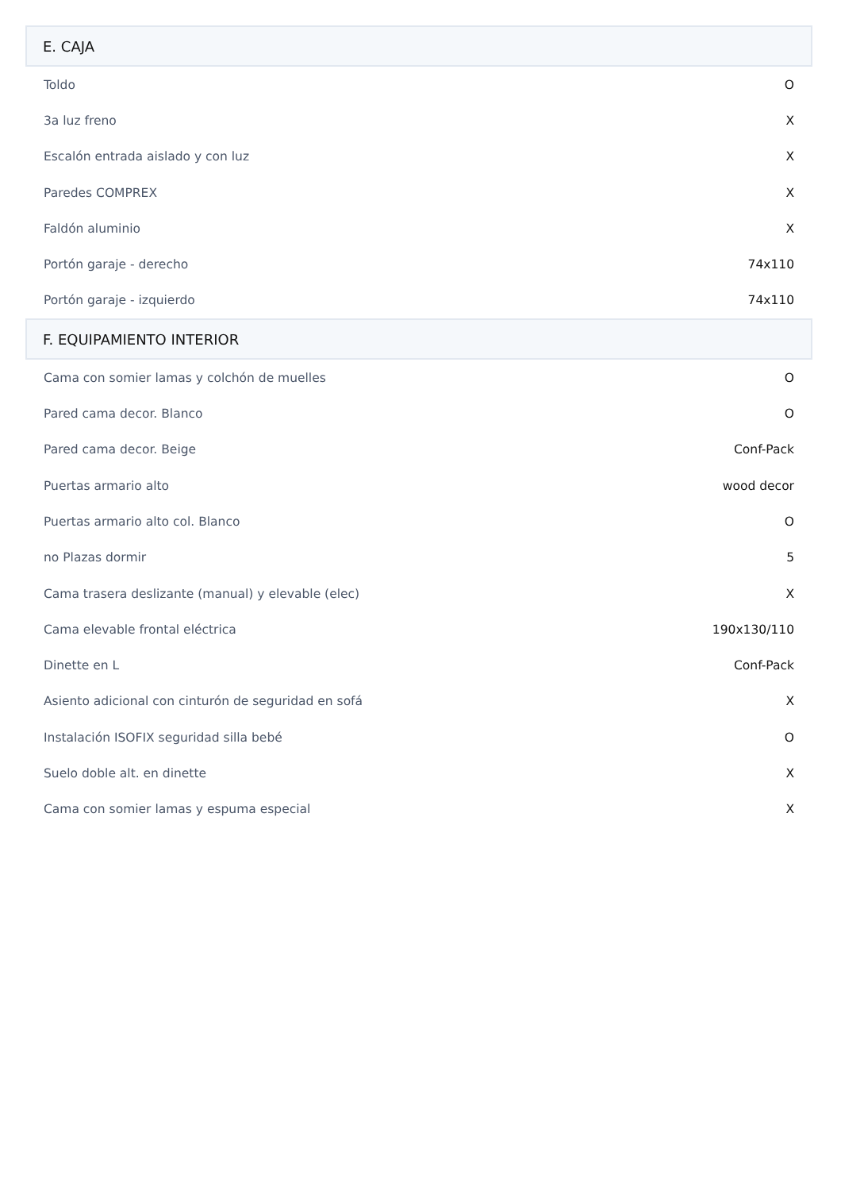| E. CAJA | |
| --- | --- |
| Toldo | O |
| 3a luz freno | X |
| Escalón entrada aislado y con luz | X |
| Paredes COMPREX | X |
| Faldón aluminio | X |
| Portón garaje - derecho | 74x110 |
| Portón garaje - izquierdo | 74x110 |
| F. EQUIPAMIENTO INTERIOR | |
| Cama con somier lamas y colchón de muelles | O |
| Pared cama decor. Blanco | O |
| Pared cama decor. Beige | Conf-Pack |
| Puertas armario alto | wood decor |
| Puertas armario alto col. Blanco | O |
| no Plazas dormir | 5 |
| Cama trasera deslizante (manual) y elevable (elec) | X |
| Cama elevable frontal eléctrica | 190x130/110 |
| Dinette en L | Conf-Pack |
| Asiento adicional con cinturón de seguridad en sofá | X |
| Instalación ISOFIX seguridad silla bebé | O |
| Suelo doble alt. en dinette | X |
| Cama con somier lamas y espuma especial | X |